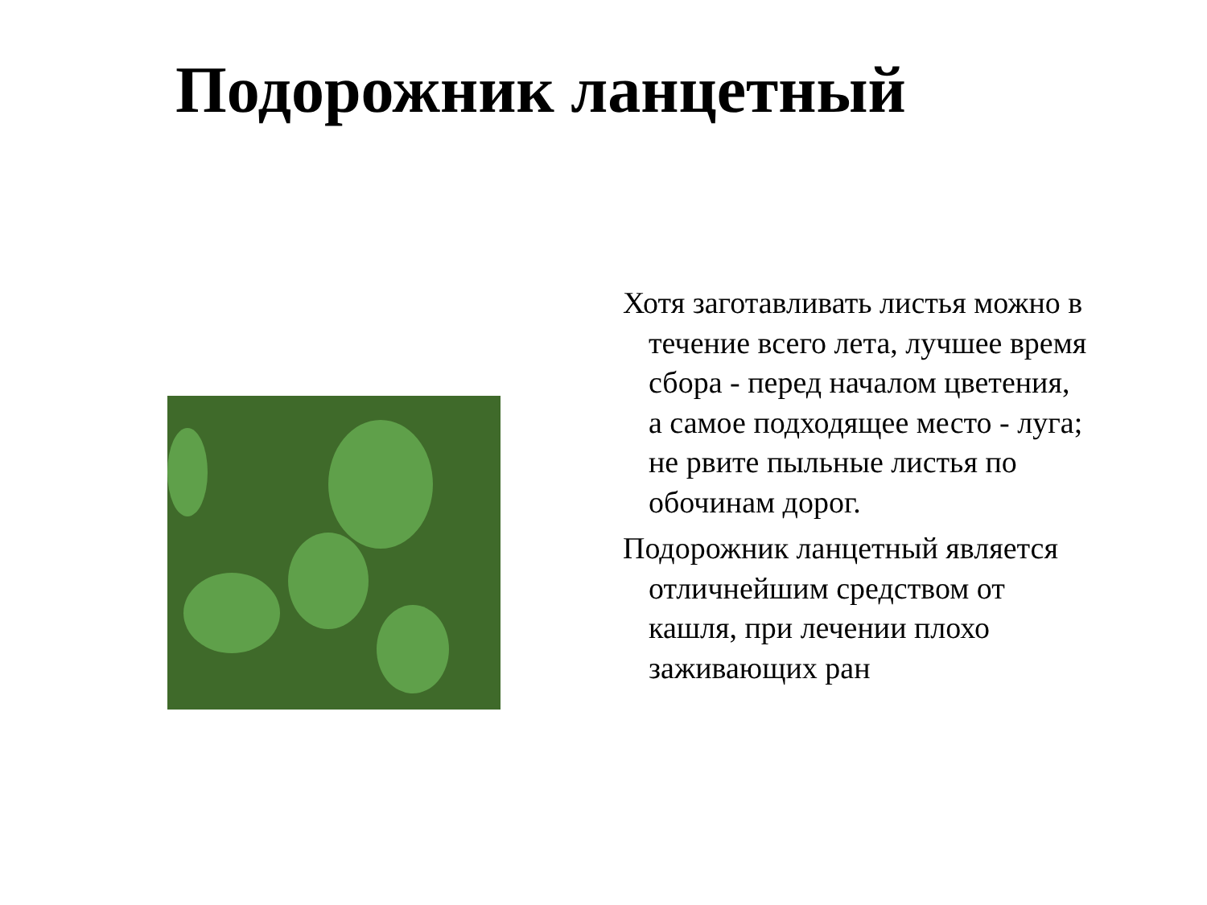Подорожник ланцетный
Хотя заготавливать листья можно в течение всего лета, лучшее время сбора - перед началом цветения, а самое подходящее место - луга; не рвите пыльные листья по обочинам дорог.
Подорожник ланцетный является отличнейшим средством от кашля, при лечении плохо заживающих ран